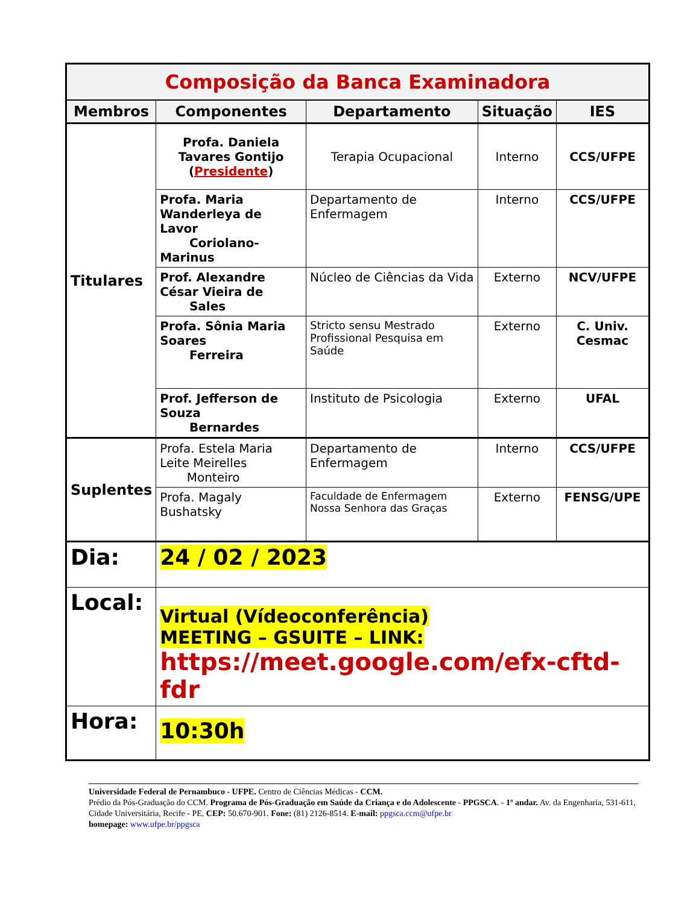| Composição da Banca Examinadora | | | | |
| Membros | Componentes | Departamento | Situação | IES |
| Titulares | Profa. Daniela Tavares Gontijo ( Presidente ) | Terapia Ocupacional | Interno | CCS/UFPE |
| | Profa. Maria Wanderleya de Lavor Coriolano-Marinus | Departamento de Enfermagem | Interno | CCS/UFPE |
| | Prof. Alexandre César Vieira de Sales | Núcleo de Ciências da Vida | Externo | NCV/UFPE |
| | Profa. Sônia Maria Soares Ferreira | Stricto sensu Mestrado Profissional Pesquisa em Saúde | Externo | C. Univ. Cesmac |
| | Prof. Jefferson de Souza Bernardes | Instituto de Psicologia | Externo | UFAL |
| Suplentes | Profa. Estela Maria Leite Meirelles Monteiro | Departamento de Enfermagem | Interno | CCS/UFPE |
| | Profa. Magaly Bushatsky | Faculdade de Enfermagem Nossa Senhora das Graças | Externo | FENSG/UPE |
| Dia: | 24 / 02 / 2023 | | | |
| Local: | Virtual (Vídeoconferência) MEETING – GSUITE – LINK: https://meet.google.com/efx-cftd-fdr | | | |
| Hora: | 10:30h | | | |
Universidade Federal de Pernambuco - UFPE. Centro de Ciências Médicas - CCM.
Prédio da Pós-Graduação do CCM. Programa de Pós-Graduação em Saúde da Criança e do Adolescente - PPGSCA. - 1º andar. Av. da Engenharia, 531-611, Cidade Universitária, Recife - PE. CEP: 50.670-901. Fone: (81) 2126-8514. E-mail: ppgsca.ccm@ufpe.br
homepage: www.ufpe.br/ppgsca